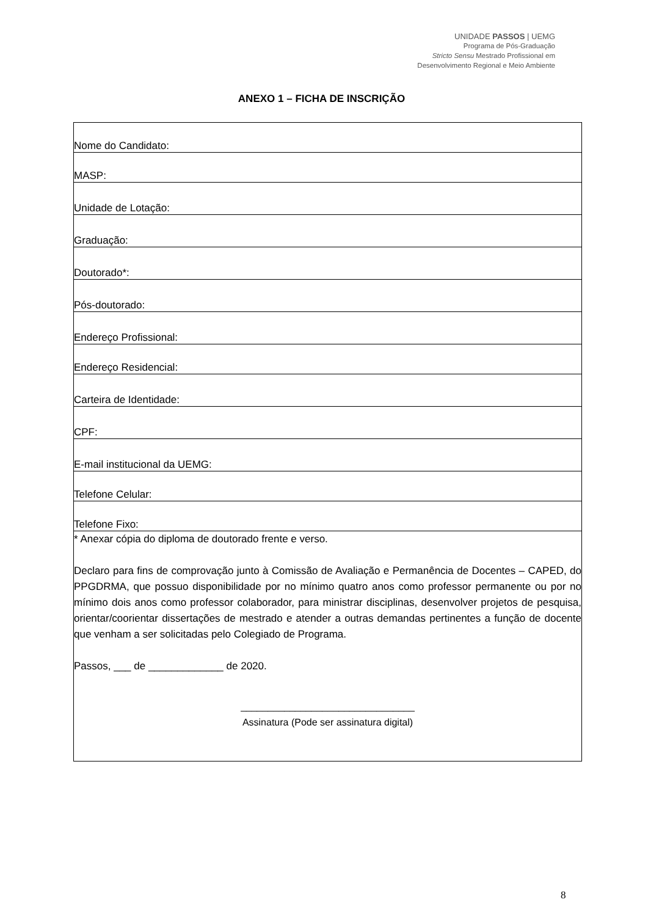UNIDADE PASSOS | UEMG
Programa de Pós-Graduação
Stricto Sensu Mestrado Profissional em
Desenvolvimento Regional e Meio Ambiente
ANEXO 1 – FICHA DE INSCRIÇÃO
| Nome do Candidato: |
| MASP: |
| Unidade de Lotação: |
| Graduação: |
| Doutorado*: |
| Pós-doutorado: |
| Endereço Profissional: |
| Endereço Residencial: |
| Carteira de Identidade: |
| CPF: |
| E-mail institucional da UEMG: |
| Telefone Celular: |
| Telefone Fixo: |
| * Anexar cópia do diploma de doutorado frente e verso. Declaro para fins de comprovação junto à Comissão de Avaliação e Permanência de Docentes – CAPED, do PPGDRMA, que possuo disponibilidade por no mínimo quatro anos como professor permanente ou por no mínimo dois anos como professor colaborador, para ministrar disciplinas, desenvolver projetos de pesquisa, orientar/coorientar dissertações de mestrado e atender a outras demandas pertinentes a função de docente que venham a ser solicitadas pelo Colegiado de Programa. Passos, ___ de _____________ de 2020. ________________________________ Assinatura (Pode ser assinatura digital) |
8